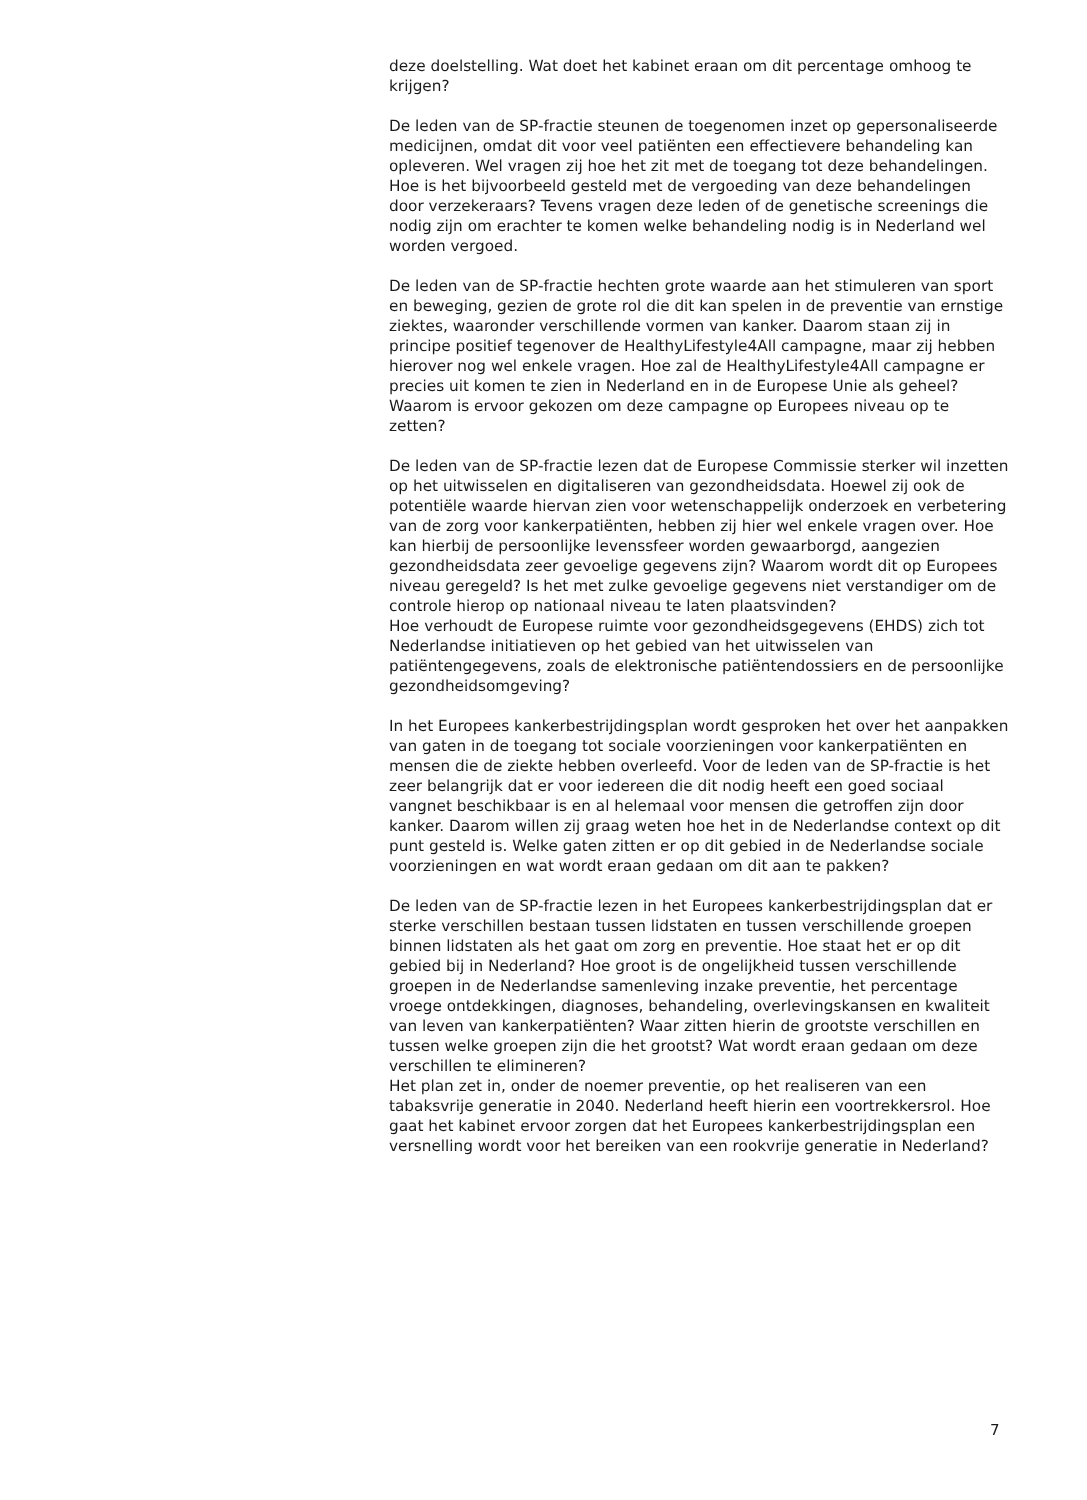deze doelstelling. Wat doet het kabinet eraan om dit percentage omhoog te krijgen?
De leden van de SP-fractie steunen de toegenomen inzet op gepersonaliseerde medicijnen, omdat dit voor veel patiënten een effectievere behandeling kan opleveren. Wel vragen zij hoe het zit met de toegang tot deze behandelingen. Hoe is het bijvoorbeeld gesteld met de vergoeding van deze behandelingen door verzekeraars? Tevens vragen deze leden of de genetische screenings die nodig zijn om erachter te komen welke behandeling nodig is in Nederland wel worden vergoed.
De leden van de SP-fractie hechten grote waarde aan het stimuleren van sport en beweging, gezien de grote rol die dit kan spelen in de preventie van ernstige ziektes, waaronder verschillende vormen van kanker. Daarom staan zij in principe positief tegenover de HealthyLifestyle4All campagne, maar zij hebben hierover nog wel enkele vragen. Hoe zal de HealthyLifestyle4All campagne er precies uit komen te zien in Nederland en in de Europese Unie als geheel? Waarom is ervoor gekozen om deze campagne op Europees niveau op te zetten?
De leden van de SP-fractie lezen dat de Europese Commissie sterker wil inzetten op het uitwisselen en digitaliseren van gezondheidsdata. Hoewel zij ook de potentiële waarde hiervan zien voor wetenschappelijk onderzoek en verbetering van de zorg voor kankerpatiënten, hebben zij hier wel enkele vragen over. Hoe kan hierbij de persoonlijke levenssfeer worden gewaarborgd, aangezien gezondheidsdata zeer gevoelige gegevens zijn? Waarom wordt dit op Europees niveau geregeld? Is het met zulke gevoelige gegevens niet verstandiger om de controle hierop op nationaal niveau te laten plaatsvinden?
Hoe verhoudt de Europese ruimte voor gezondheidsgegevens (EHDS) zich tot Nederlandse initiatieven op het gebied van het uitwisselen van patiëntengegevens, zoals de elektronische patiëntendossiers en de persoonlijke gezondheidsomgeving?
In het Europees kankerbestrijdingsplan wordt gesproken het over het aanpakken van gaten in de toegang tot sociale voorzieningen voor kankerpatiënten en mensen die de ziekte hebben overleefd. Voor de leden van de SP-fractie is het zeer belangrijk dat er voor iedereen die dit nodig heeft een goed sociaal vangnet beschikbaar is en al helemaal voor mensen die getroffen zijn door kanker. Daarom willen zij graag weten hoe het in de Nederlandse context op dit punt gesteld is. Welke gaten zitten er op dit gebied in de Nederlandse sociale voorzieningen en wat wordt eraan gedaan om dit aan te pakken?
De leden van de SP-fractie lezen in het Europees kankerbestrijdingsplan dat er sterke verschillen bestaan tussen lidstaten en tussen verschillende groepen binnen lidstaten als het gaat om zorg en preventie. Hoe staat het er op dit gebied bij in Nederland? Hoe groot is de ongelijkheid tussen verschillende groepen in de Nederlandse samenleving inzake preventie, het percentage vroege ontdekkingen, diagnoses, behandeling, overlevingskansen en kwaliteit van leven van kankerpatiënten? Waar zitten hierin de grootste verschillen en tussen welke groepen zijn die het grootst? Wat wordt eraan gedaan om deze verschillen te elimineren?
Het plan zet in, onder de noemer preventie, op het realiseren van een tabaksvrije generatie in 2040. Nederland heeft hierin een voortrekkersrol. Hoe gaat het kabinet ervoor zorgen dat het Europees kankerbestrijdingsplan een versnelling wordt voor het bereiken van een rookvrije generatie in Nederland?
7